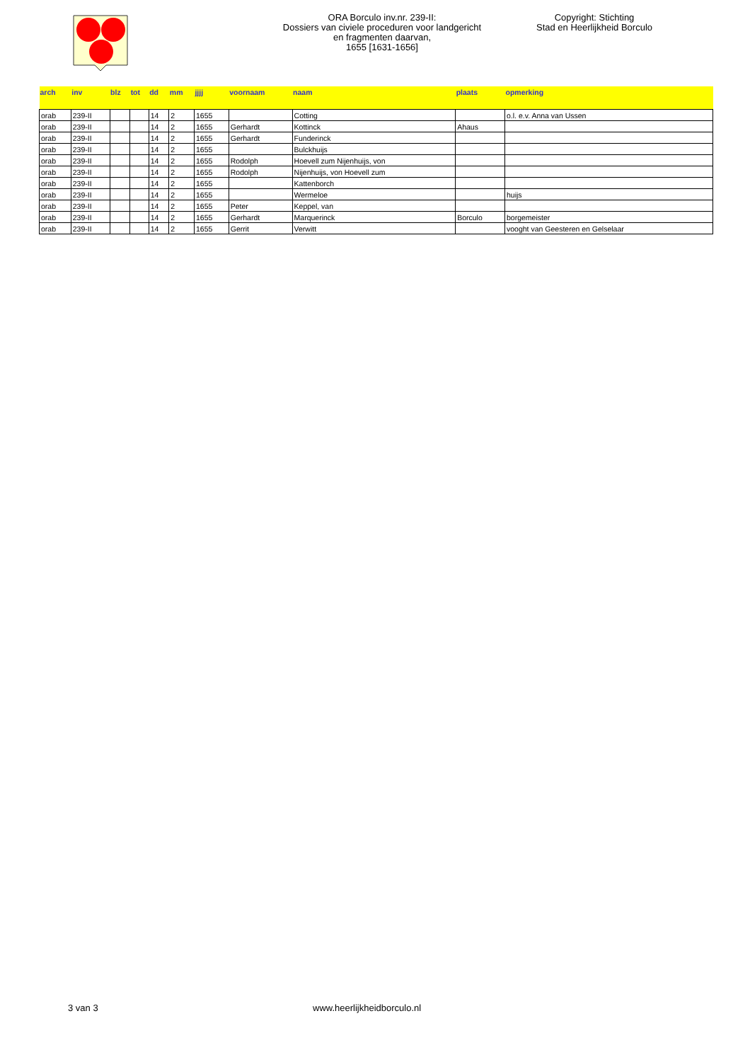ORA Borculo inv.nr. 239-II:
Dossiers van civiele proceduren voor landgericht
en fragmenten daarvan,
1655 [1631-1656]
Copyright: Stichting
Stad en Heerlijkheid Borculo
| arch | inv | blz | tot | dd | mm | jjjj | voornaam | naam | plaats | opmerking |
| --- | --- | --- | --- | --- | --- | --- | --- | --- | --- | --- |
| orab | 239-II | | | 14 | 2 | 1655 | | Cotting | | o.l. e.v. Anna van Ussen |
| orab | 239-II | | | 14 | 2 | 1655 | Gerhardt | Kottinck | Ahaus | |
| orab | 239-II | | | 14 | 2 | 1655 | Gerhardt | Funderinck | | |
| orab | 239-II | | | 14 | 2 | 1655 | | Bulckhuijs | | |
| orab | 239-II | | | 14 | 2 | 1655 | Rodolph | Hoevell zum Nijenhuijs, von | | |
| orab | 239-II | | | 14 | 2 | 1655 | Rodolph | Nijenhuijs, von Hoevell zum | | |
| orab | 239-II | | | 14 | 2 | 1655 | | Kattenborch | | |
| orab | 239-II | | | 14 | 2 | 1655 | | Wermeloe | | huijs |
| orab | 239-II | | | 14 | 2 | 1655 | Peter | Keppel, van | | |
| orab | 239-II | | | 14 | 2 | 1655 | Gerhardt | Marquerinck | Borculo | borgemeister |
| orab | 239-II | | | 14 | 2 | 1655 | Gerrit | Verwitt | | vooght van Geesteren en Gelselaar |
3 van 3 www.heerlijkheidborculo.nl